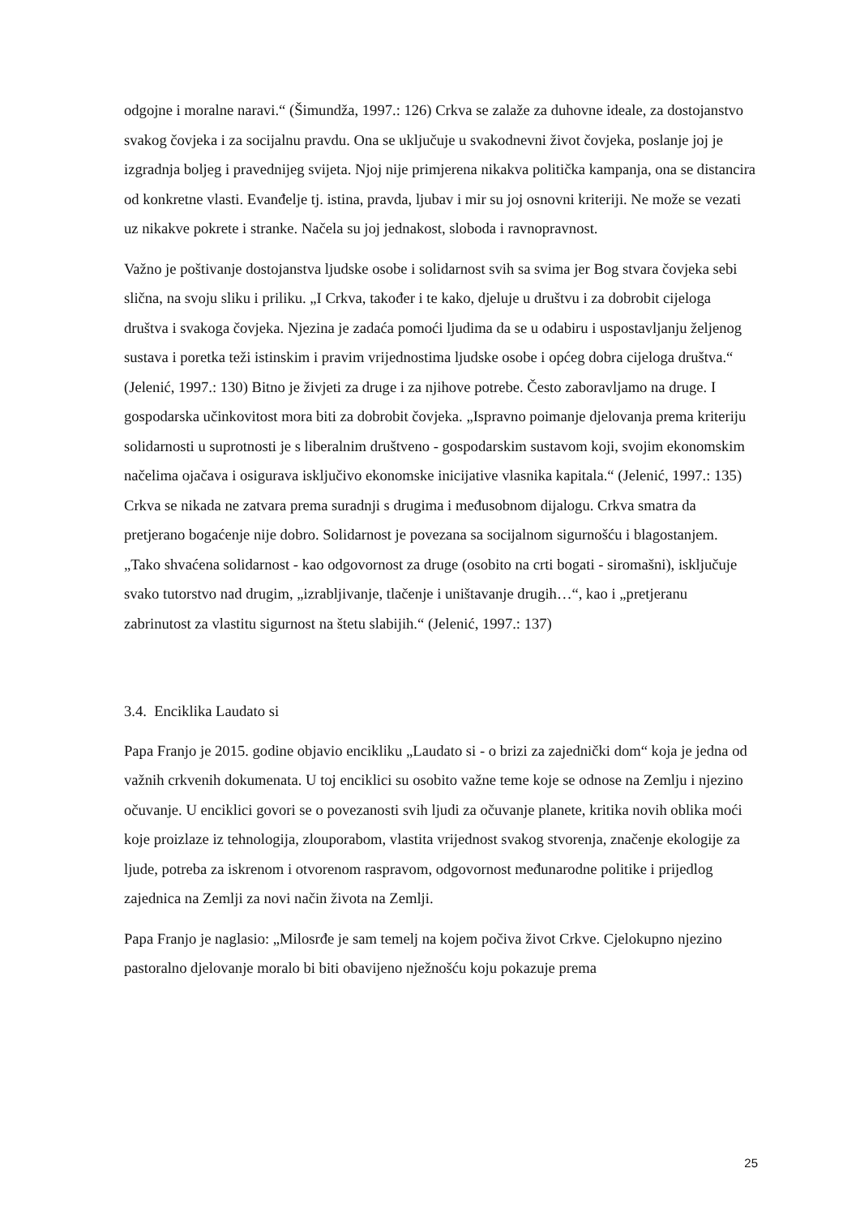odgojne i moralne naravi.“ (Šimundža, 1997.: 126) Crkva se zalaže za duhovne ideale, za dostojanstvo svakog čovjeka i za socijalnu pravdu. Ona se uključuje u svakodnevni život čovjeka, poslanje joj je izgradnja boljeg i pravednijeg svijeta. Njoj nije primjerena nikakva politička kampanja, ona se distancira od konkretne vlasti. Evanđelje tj. istina, pravda, ljubav i mir su joj osnovni kriteriji. Ne može se vezati uz nikakve pokrete i stranke. Načela su joj jednakost, sloboda i ravnopravnost.
Važno je poštivanje dostojanstva ljudske osobe i solidarnost svih sa svima jer Bog stvara čovjeka sebi slična, na svoju sliku i priliku. „I Crkva, također i te kako, djeluje u društvu i za dobrobit cijeloga društva i svakoga čovjeka. Njezina je zadaća pomoći ljudima da se u odabiru i uspostavljanju željenog sustava i poretka teži istinskim i pravim vrijednostima ljudske osobe i općeg dobra cijeloga društva.“ (Jelenić, 1997.: 130) Bitno je živjeti za druge i za njihove potrebe. Često zaboravljamo na druge. I gospodarska učinkovitost mora biti za dobrobit čovjeka. „Ispravno poimanje djelovanja prema kriteriju solidarnosti u suprotnosti je s liberalnim društveno - gospodarskim sustavom koji, svojim ekonomskim načelima ojačava i osigurava isključivo ekonomske inicijative vlasnika kapitala.“ (Jelenić, 1997.: 135) Crkva se nikada ne zatvara prema suradnji s drugima i međusobnom dijalogu. Crkva smatra da pretjerano bogaćenje nije dobro. Solidarnost je povezana sa socijalnom sigurnošću i blagostanjem. „Tako shvaćena solidarnost - kao odgovornost za druge (osobito na crti bogati - siromašni), isključuje svako tutorstvo nad drugim, „izrabljivanje, tlačenje i uništavanje drugih…“, kao i „pretjeranu zabrinutost za vlastitu sigurnost na štetu slabijih.“ (Jelenić, 1997.: 137)
3.4. Enciklika Laudato si
Papa Franjo je 2015. godine objavio encikliku „Laudato si - o brizi za zajednički dom“ koja je jedna od važnih crkvenih dokumenata. U toj enciklici su osobito važne teme koje se odnose na Zemlju i njezino očuvanje. U enciklici govori se o povezanosti svih ljudi za očuvanje planete, kritika novih oblika moći koje proizlaze iz tehnologija, zlouporabom, vlastita vrijednost svakog stvorenja, značenje ekologije za ljude, potreba za iskrenom i otvorenom raspravom, odgovornost međunarodne politike i prijedlog zajednica na Zemlji za novi način života na Zemlji.
Papa Franjo je naglasio: „Milosrđe je sam temelj na kojem počiva život Crkve. Cjelokupno njezino pastoralno djelovanje moralo bi biti obavijeno nježnošću koju pokazuje prema
25